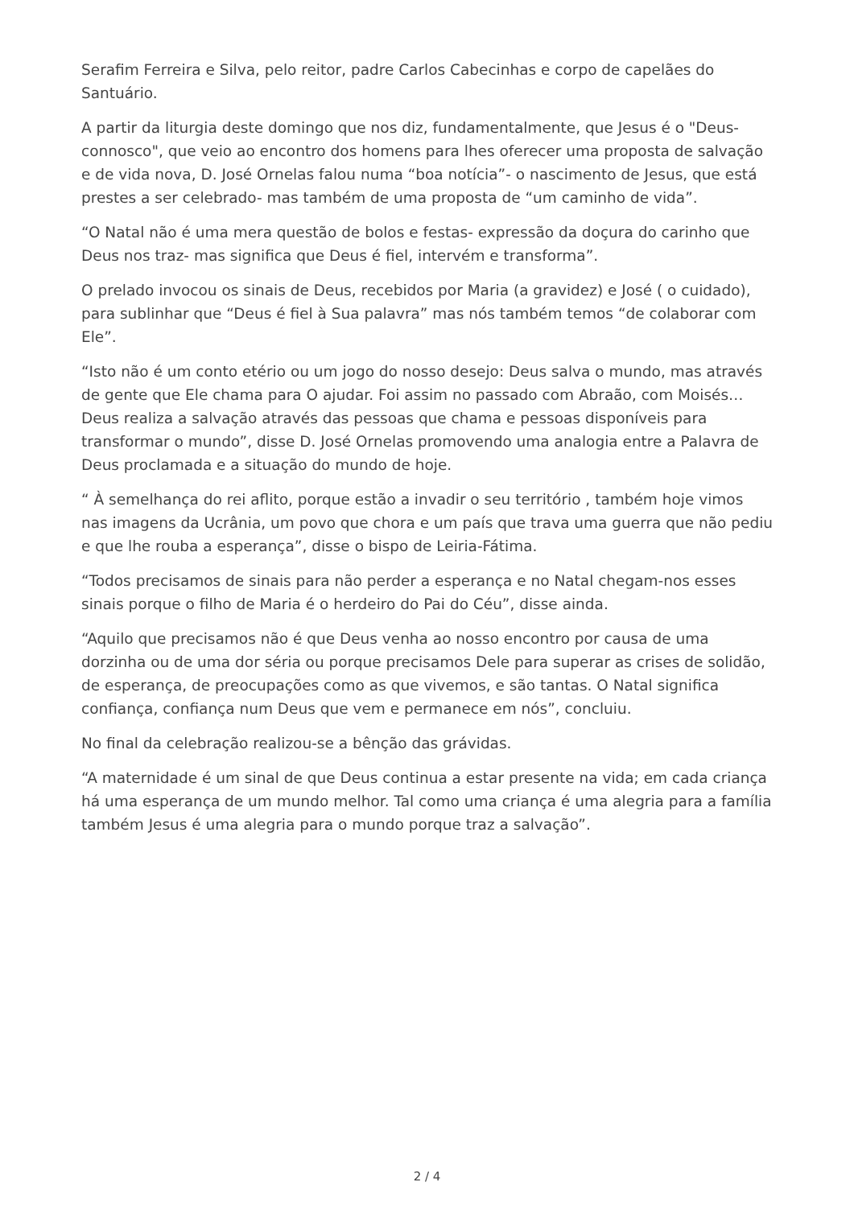Serafim Ferreira e Silva, pelo reitor, padre Carlos Cabecinhas e corpo de capelães do Santuário.
A partir da liturgia deste domingo que nos diz, fundamentalmente, que Jesus é o "Deus-connosco", que veio ao encontro dos homens para lhes oferecer uma proposta de salvação e de vida nova, D. José Ornelas falou numa “boa notícia”- o nascimento de Jesus, que está prestes a ser celebrado- mas também de uma proposta de “um caminho de vida”.
“O Natal não é uma mera questão de bolos e festas- expressão da doçura do carinho que Deus nos traz- mas significa que Deus é fiel, intervém e transforma”.
O prelado invocou os sinais de Deus, recebidos por Maria (a gravidez) e José ( o cuidado), para sublinhar que “Deus é fiel à Sua palavra” mas nós também temos “de colaborar com Ele”.
“Isto não é um conto etério ou um jogo do nosso desejo: Deus salva o mundo, mas através de gente que Ele chama para O ajudar. Foi assim no passado com Abraão, com Moisés…Deus realiza a salvação através das pessoas que chama e pessoas disponíveis para transformar o mundo”, disse D. José Ornelas promovendo uma analogia entre a Palavra de Deus proclamada e a situação do mundo de hoje.
“ À semelhança do rei aflito, porque estão a invadir o seu território , também hoje vimos nas imagens da Ucrânia, um povo que chora e um país que trava uma guerra que não pediu e que lhe rouba a esperança”, disse o bispo de Leiria-Fátima.
“Todos precisamos de sinais para não perder a esperança e no Natal chegam-nos esses sinais porque o filho de Maria é o herdeiro do Pai do Céu”, disse ainda.
“Aquilo que precisamos não é que Deus venha ao nosso encontro por causa de uma dorzinha ou de uma dor séria ou porque precisamos Dele para superar as crises de solidão, de esperança, de preocupações como as que vivemos, e são tantas. O Natal significa confiança, confiança num Deus que vem e permanece em nós”, concluiu.
No final da celebração realizou-se a bênção das grávidas.
“A maternidade é um sinal de que Deus continua a estar presente na vida; em cada criança há uma esperança de um mundo melhor. Tal como uma criança é uma alegria para a família também Jesus é uma alegria para o mundo porque traz a salvação”.
2 / 4